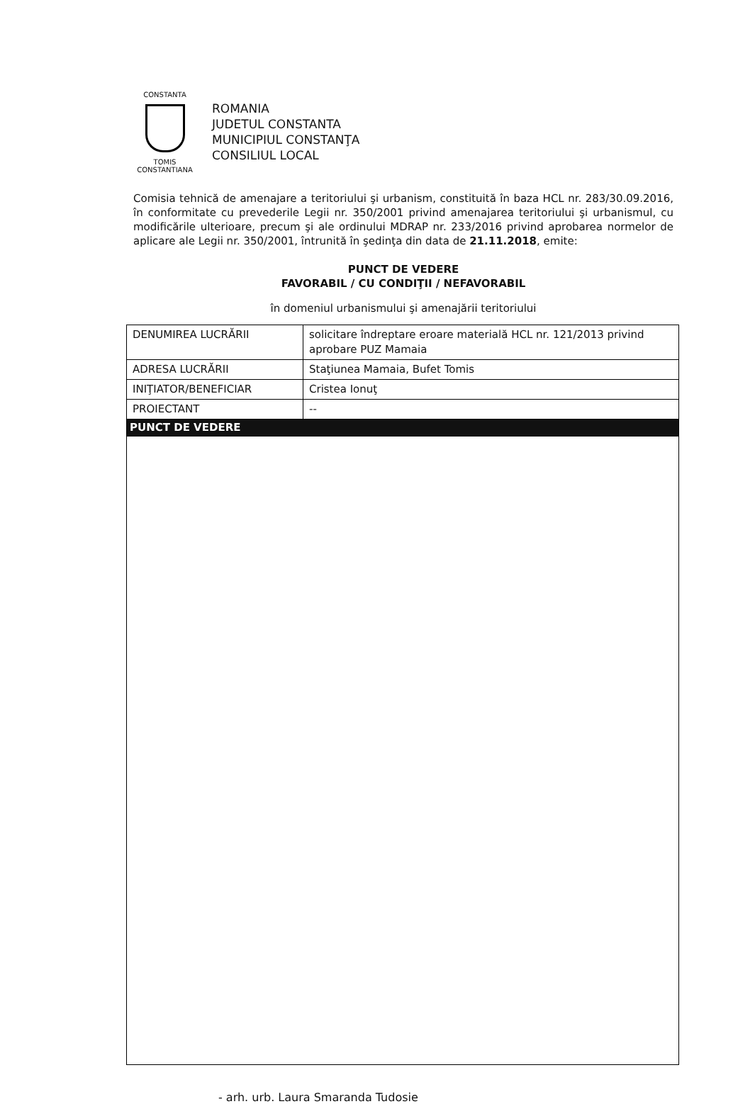CONSTANTA
TOMIS CONSTANTIANA
ROMANIA
JUDETUL CONSTANTA
MUNICIPIUL CONSTANŢA
CONSILIUL LOCAL
Comisia tehnică de amenajare a teritoriului şi urbanism, constituită în baza HCL nr. 283/30.09.2016, în conformitate cu prevederile Legii nr. 350/2001 privind amenajarea teritoriului şi urbanismul, cu modificările ulterioare, precum şi ale ordinului MDRAP nr. 233/2016 privind aprobarea normelor de aplicare ale Legii nr. 350/2001, întrunită în şedinţa din data de 21.11.2018, emite:
PUNCT DE VEDERE
FAVORABIL / CU CONDIŢII / NEFAVORABIL
în domeniul urbanismului şi amenajării teritoriului
| DENUMIREA LUCRĂRII | solicitare îndreptare eroare materială HCL nr. 121/2013 privind aprobare PUZ Mamaia |
| ADRESA LUCRĂRII | Staţiunea Mamaia, Bufet Tomis |
| INIŢIATOR/BENEFICIAR | Cristea Ionuţ |
| PROIECTANT | -- |
| PUNCT DE VEDERE | |
- arh. urb. Laura Smaranda Tudosie